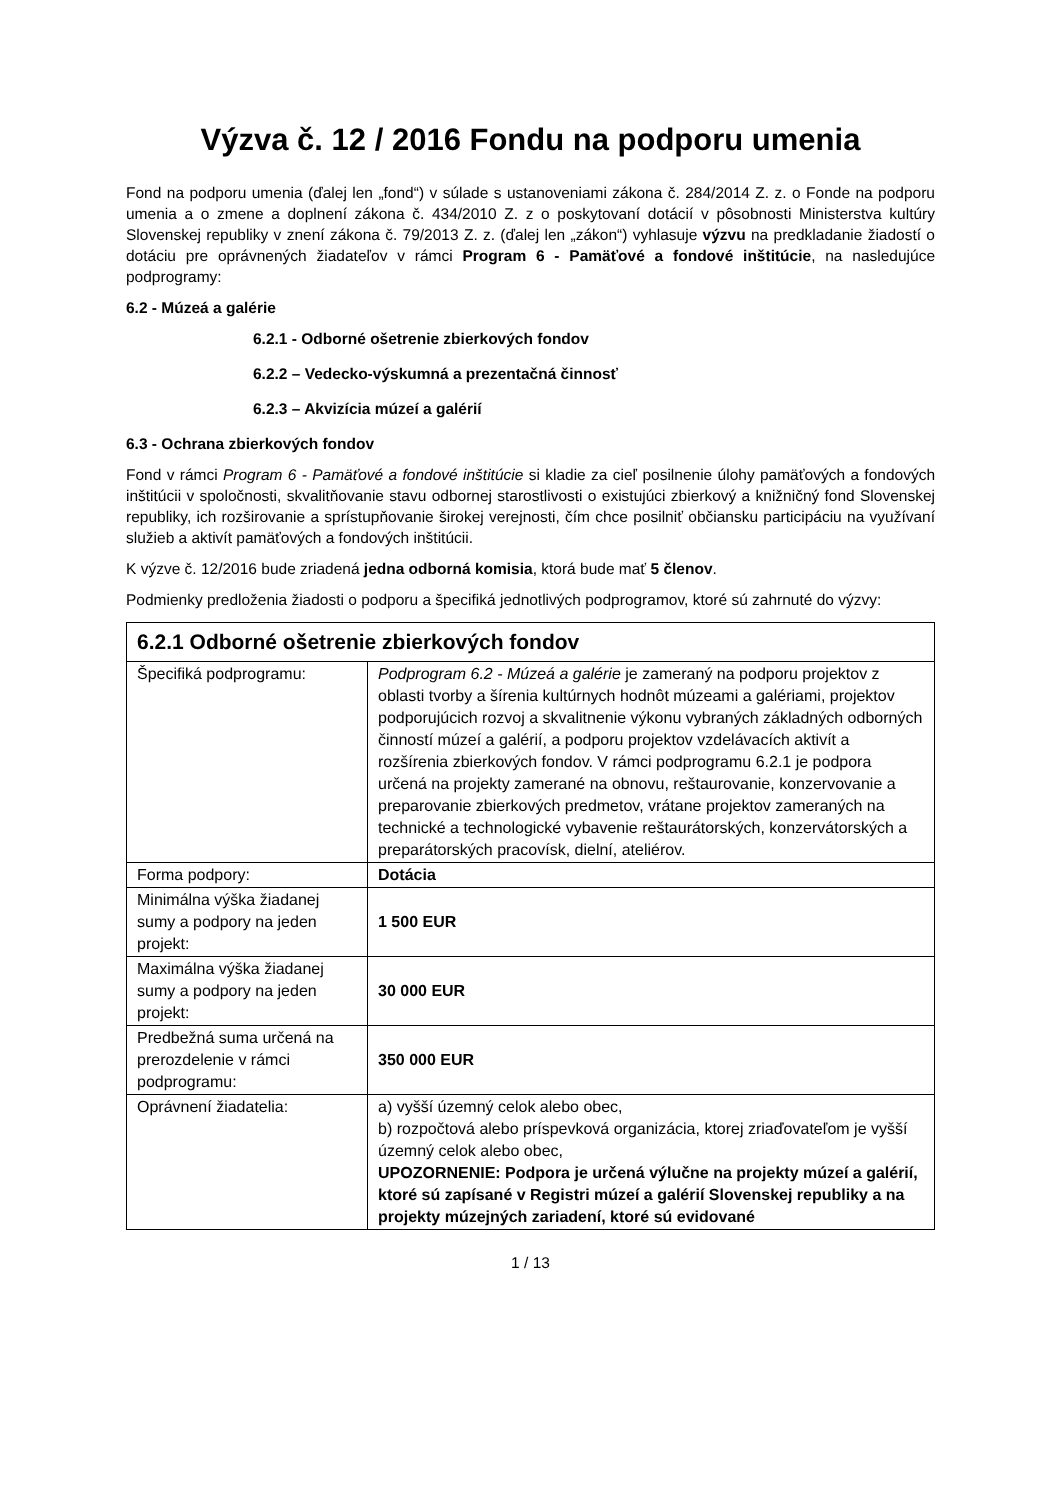Výzva č. 12 / 2016 Fondu na podporu umenia
Fond na podporu umenia (ďalej len „fond“) v súlade s ustanoveniami zákona č. 284/2014 Z. z. o Fonde na podporu umenia a o zmene a doplnení zákona č. 434/2010 Z. z o poskytovaní dotácií v pôsobnosti Ministerstva kultúry Slovenskej republiky v znení zákona č. 79/2013 Z. z. (ďalej len „zákon“) vyhlasuje výzvu na predkladanie žiadostí o dotáciu pre oprávnených žiadateľov v rámci Program 6 - Pamäťové a fondové inštitúcie, na nasledujúce podprogramy:
6.2 - Múzeá a galérie
6.2.1 - Odborné ošetrenie zbierkových fondov
6.2.2 – Vedecko-výskumná a prezentačná činnosť
6.2.3 – Akvizícia múzeí a galérií
6.3 - Ochrana zbierkových fondov
Fond v rámci Program 6 - Pamäťové a fondové inštitúcie si kladie za cieľ posilnenie úlohy pamäťových a fondových inštitúcii v spoločnosti, skvalitňovanie stavu odbornej starostlivosti o existujúci zbierkový a knižničný fond Slovenskej republiky, ich rozširovanie a sprístupňovanie širokej verejnosti, čím chce posilniť občiansku participáciu na využívaní služieb a aktivít pamäťových a fondových inštitúcii.
K výzve č. 12/2016 bude zriadená jedna odborná komisia, ktorá bude mať 5 členov.
Podmienky predloženia žiadosti o podporu a špecifiká jednotlivých podprogramov, ktoré sú zahrnuté do výzvy:
| 6.2.1 Odborné ošetrenie zbierkových fondov | |
| Špecifiká podprogramu: | Podprogram 6.2 - Múzeá a galérie je zameraný na podporu projektov z oblasti tvorby a šírenia kultúrnych hodnôt múzeami a galériami, projektov podporujúcich rozvoj a skvalitnenie výkonu vybraných základných odborných činností múzeí a galérií, a podporu projektov vzdelávacích aktivít a rozšírenia zbierkových fondov. V rámci podprogramu 6.2.1 je podpora určená na projekty zamerané na obnovu, reštaurovanie, konzervovanie a preparovanie zbierkových predmetov, vrátane projektov zameraných na technické a technologické vybavenie reštaurátorských, konzervátorských a preparátorských pracovísk, dielní, ateliérov. |
| Forma podpory: | Dotácia |
| Minimálna výška žiadanej sumy a podpory na jeden projekt: | 1 500 EUR |
| Maximálna výška žiadanej sumy a podpory na jeden projekt: | 30 000 EUR |
| Predbežná suma určená na prerozdelenie v rámci podprogramu: | 350 000 EUR |
| Oprávnení žiadatelia: | a) vyšší územný celok alebo obec, b) rozpočtová alebo príspevková organizácia, ktorej zriaďovateľom je vyšší územný celok alebo obec, UPOZORNENIE: Podpora je určená výlučne na projekty múzeí a galérií, ktoré sú zapísané v Registri múzeí a galérií Slovenskej republiky a na projekty múzejných zariadení, ktoré sú evidované |
1 / 13